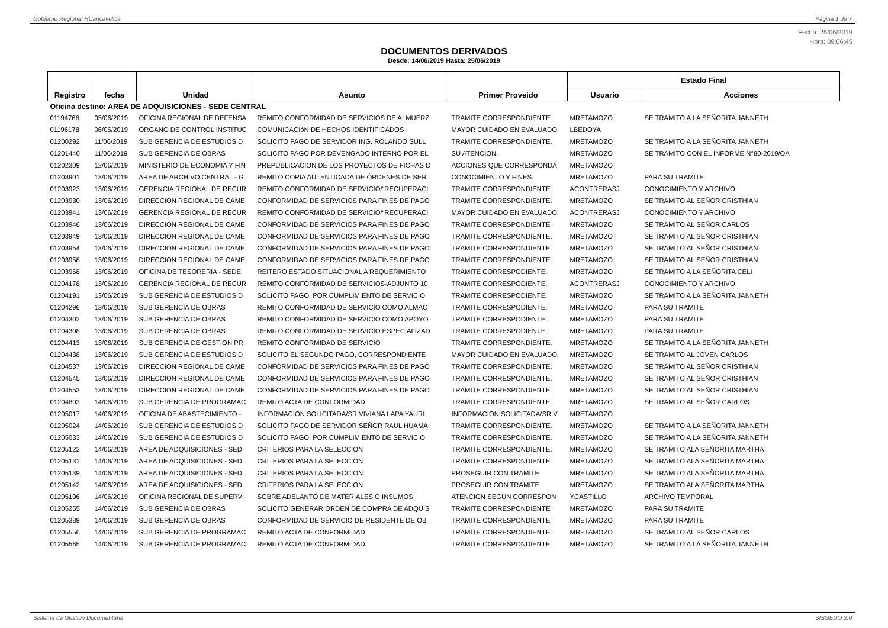Gobierno Regional HUancavelica Página 1 de 7
Fecha: 25/06/2019
Hora: 09:06:45
DOCUMENTOS DERIVADOS
Desde: 14/06/2019 Hasta: 25/06/2019
| Registro | fecha | Unidad | Asunto | Primer Proveido | Estado Final | |
| --- | --- | --- | --- | --- | --- | --- |
| | | | | | Usuario | Acciones |
| Oficina destino: AREA DE ADQUISICIONES - SEDE CENTRAL | | | | | | |
| 01194768 | 05/06/2019 | OFICINA REGIONAL DE DEFENSA | REMITO CONFORMIDAD DE SERVICIOS DE ALMUERZ | TRAMITE CORRESPONDIENTE. | MRETAMOZO | SE TRAMITO A LA SEÑORITA JANNETH |
| 01196178 | 06/06/2019 | ORGANO DE CONTROL INSTITUC | COMUNICACIóN DE HECHOS IDENTIFICADOS | MAYOR CUIDADO EN EVALUADO | LBEDOYA | |
| 01200292 | 11/06/2019 | SUB GERENCIA DE ESTUDIOS D | SOLICITO PAGO DE SERVIDOR ING. ROLANDO SULL | TRAMITE CORRESPONDIENTE. | MRETAMOZO | SE TRAMITO A LA SEÑORITA JANNETH |
| 01201440 | 11/06/2019 | SUB GERENCIA DE OBRAS | SOLICITO PAGO POR DEVENGADO INTERNO POR EL | SU ATENCION. | MRETAMOZO | SE TRAMITO CON EL INFORME N°80-2019/OA |
| 01202309 | 12/06/2019 | MINISTERIO DE ECONOMIA Y FIN | PREPUBLICACION DE LOS PROYECTOS DE FICHAS D | ACCIONES QUE CORRESPONDA | MRETAMOZO | |
| 01203901 | 13/06/2019 | AREA DE ARCHIVO CENTRAL - G | REMITO COPIA AUTENTICADA DE ÓRDENES DE SER | CONOCIMIENTO Y FINES. | MRETAMOZO | PARA SU TRAMITE |
| 01203923 | 13/06/2019 | GERENCIA REGIONAL DE RECUR | REMITO CONFORMIDAD DE SERVICIO/“RECUPERACI | TRAMITE CORRESPONDIENTE. | ACONTRERASJ | CONOCIMIENTO Y ARCHIVO |
| 01203930 | 13/06/2019 | DIRECCION REGIONAL DE CAME | CONFORMIDAD DE SERVICIOS PARA FINES DE PAGO | TRAMITE CORRESPONDIENTE. | MRETAMOZO | SE TRAMITO AL SEÑOR CRISTHIAN |
| 01203941 | 13/06/2019 | GERENCIA REGIONAL DE RECUR | REMITO CONFORMIDAD DE SERVICIO/“RECUPERACI | MAYOR CUIDADO EN EVALUADO | ACONTRERASJ | CONOCIMIENTO Y ARCHIVO |
| 01203946 | 13/06/2019 | DIRECCION REGIONAL DE CAME | CONFORMIDAD DE SERVICIOS PARA FINES DE PAGO | TRAMITE CORRESPONDIENTE | MRETAMOZO | SE TRAMITO AL SEÑOR CARLOS |
| 01203949 | 13/06/2019 | DIRECCION REGIONAL DE CAME | CONFORMIDAD DE SERVICIOS PARA FINES DE PAGO | TRAMITE CORRESPONDIENTE. | MRETAMOZO | SE TRAMITO AL SEÑOR CRISTHIAN |
| 01203954 | 13/06/2019 | DIRECCION REGIONAL DE CAME | CONFORMIDAD DE SERVICIOS PARA FINES DE PAGO | TRAMITE CORRESPONDIENTE. | MRETAMOZO | SE TRAMITO AL SEÑOR CRISTHIAN |
| 01203958 | 13/06/2019 | DIRECCION REGIONAL DE CAME | CONFORMIDAD DE SERVICIOS PARA FINES DE PAGO | TRAMITE CORRESPONDIENTE. | MRETAMOZO | SE TRAMITO AL SEÑOR CRISTHIAN |
| 01203968 | 13/06/2019 | OFICINA DE TESORERIA - SEDE | REITERO ESTADO SITUACIONAL A REQUERIMIENTO | TRAMITE CORRESPODIENTE. | MRETAMOZO | SE TRAMITO A LA SEÑORITA CELI |
| 01204178 | 13/06/2019 | GERENCIA REGIONAL DE RECUR | REMITO CONFORMIDAD DE SERVICIOS-ADJUNTO 10 | TRAMITE CORRESPODIENTE. | ACONTRERASJ | CONOCIMIENTO Y ARCHIVO |
| 01204191 | 13/06/2019 | SUB GERENCIA DE ESTUDIOS D | SOLICITO PAGO, POR CUMPLIMIENTO DE SERVICIO | TRAMITE CORRESPODIENTE. | MRETAMOZO | SE TRAMITO A LA SEÑORITA JANNETH |
| 01204296 | 13/06/2019 | SUB GERENCIA DE OBRAS | REMITO CONFORMIDAD DE SERVICIO COMO ALMAC | TRAMITE CORRESPODIENTE. | MRETAMOZO | PARA SU TRAMITE |
| 01204302 | 13/06/2019 | SUB GERENCIA DE OBRAS | REMITO CONFORMIDAD DE SERVICIO COMO APOYO | TRAMITE CORRESPODIENTE. | MRETAMOZO | PARA SU TRAMITE |
| 01204308 | 13/06/2019 | SUB GERENCIA DE OBRAS | REMITO CONFORMIDAD DE SERVICIO ESPECIALIZAD | TRAMITE CORRESPODIENTE. | MRETAMOZO | PARA SU TRAMITE |
| 01204413 | 13/06/2019 | SUB GERENCIA DE GESTION PR | REMITO CONFORMIDAD DE SERVICIO | TRAMITE CORRESPONDIENTE. | MRETAMOZO | SE TRAMITO A LA SEÑORITA JANNETH |
| 01204438 | 13/06/2019 | SUB GERENCIA DE ESTUDIOS D | SOLICITO EL SEGUNDO PAGO, CORRESPONDIENTE | MAYOR CUIDADO EN EVALUADO | MRETAMOZO | SE TRAMITO AL JOVEN CARLOS |
| 01204537 | 13/06/2019 | DIRECCION REGIONAL DE CAME | CONFORMIDAD DE SERVICIOS PARA FINES DE PAGO | TRAMITE CORRESPONDIENTE. | MRETAMOZO | SE TRAMITO AL SEÑOR CRISTHIAN |
| 01204545 | 13/06/2019 | DIRECCION REGIONAL DE CAME | CONFORMIDAD DE SERVICIOS PARA FINES DE PAGO | TRAMITE CORRESPONDIENTE. | MRETAMOZO | SE TRAMITO AL SEÑOR CRISTHIAN |
| 01204553 | 13/06/2019 | DIRECCION REGIONAL DE CAME | CONFORMIDAD DE SERVICIOS PARA FINES DE PAGO | TRAMITE CORRESPONDIENTE. | MRETAMOZO | SE TRAMITO AL SEÑOR CRISTHIAN |
| 01204803 | 14/06/2019 | SUB GERENCIA DE PROGRAMAC | REMITO ACTA DE CONFORMIDAD | TRAMITE CORRESPONDIENTE. | MRETAMOZO | SE TRAMITO AL SEÑOR CARLOS |
| 01205017 | 14/06/2019 | OFICINA DE ABASTECIMIENTO - | INFORMACION SOLICITADA/SR.VIVIANA LAPA YAURI. | INFORMACION SOLICITADA/SR.V | MRETAMOZO | |
| 01205024 | 14/06/2019 | SUB GERENCIA DE ESTUDIOS D | SOLICITO PAGO DE SERVIDOR SEÑOR RAUL HUAMA | TRAMITE CORRESPONDIENTE. | MRETAMOZO | SE TRAMITO A LA SEÑORITA JANNETH |
| 01205033 | 14/06/2019 | SUB GERENCIA DE ESTUDIOS D | SOLICITO PAGO, POR CUMPLIMIENTO DE SERVICIO | TRAMITE CORRESPONDIENTE. | MRETAMOZO | SE TRAMITO A LA SEÑORITA JANNETH |
| 01205122 | 14/06/2019 | AREA DE ADQUISICIONES - SED | CRITERIOS PARA LA SELECCION | TRAMITE CORRESPONDIENTE. | MRETAMOZO | SE TRAMITO ALA SEÑORITA MARTHA |
| 01205131 | 14/06/2019 | AREA DE ADQUISICIONES - SED | CRITERIOS PARA LA SELECCION | TRAMITE CORRESPONDIENTE. | MRETAMOZO | SE TRAMITO ALA SEÑORITA MARTHA |
| 01205139 | 14/06/2019 | AREA DE ADQUISICIONES - SED | CRITERIOS PARA LA SELECCION | PROSEGUIR CON TRAMITE | MRETAMOZO | SE TRAMITO ALA SEÑORITA MARTHA |
| 01205142 | 14/06/2019 | AREA DE ADQUISICIONES - SED | CRITERIOS PARA LA SELECCION | PROSEGUIR CON TRAMITE | MRETAMOZO | SE TRAMITO ALA SEÑORITA MARTHA |
| 01205196 | 14/06/2019 | OFICINA REGIONAL DE SUPERVI | SOBRE ADELANTO DE MATERIALES O INSUMOS | ATENCION SEGUN CORRESPON | YCASTILLO | ARCHIVO TEMPORAL |
| 01205255 | 14/06/2019 | SUB GERENCIA DE OBRAS | SOLICITO GENERAR ORDEN DE COMPRA DE ADQUIS | TRAMITE CORRESPONDIENTE | MRETAMOZO | PARA SU TRAMITE |
| 01205389 | 14/06/2019 | SUB GERENCIA DE OBRAS | CONFORMIDAD DE SERVICIO DE RESIDENTE DE OB | TRAMITE CORRESPONDIENTE | MRETAMOZO | PARA SU TRAMITE |
| 01205556 | 14/06/2019 | SUB GERENCIA DE PROGRAMAC | REMITO ACTA DE CONFORMIDAD | TRAMITE CORRESPONDIENTE | MRETAMOZO | SE TRAMITO AL SEÑOR CARLOS |
| 01205565 | 14/06/2019 | SUB GERENCIA DE PROGRAMAC | REMITO ACTA DE CONFORMIDAD | TRAMITE CORRESPONDIENTE | MRETAMOZO | SE TRAMITO A LA SEÑORITA JANNETH |
Sistema de Gestión Documentaria SISGEDO 2.0